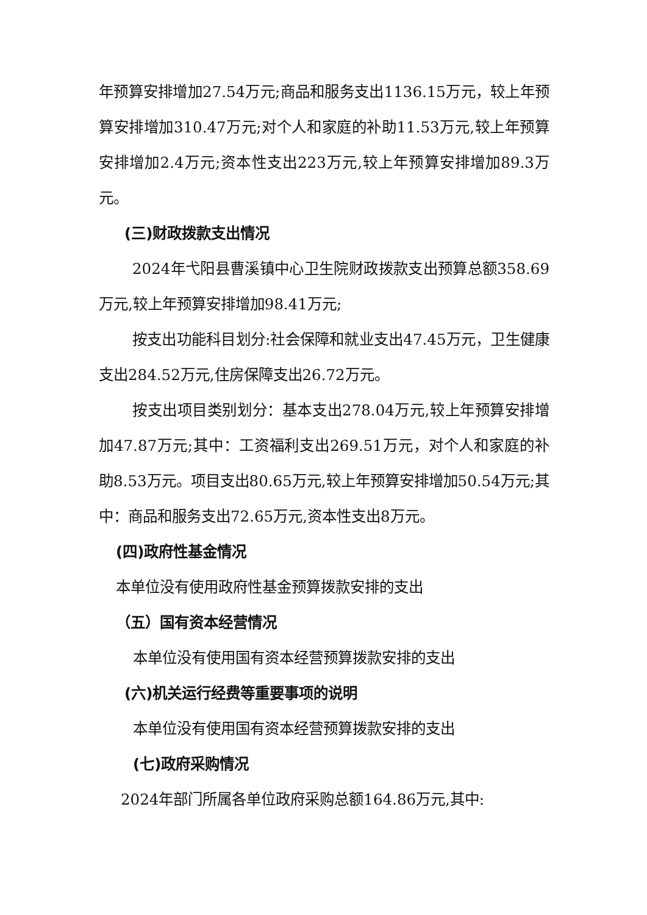年预算安排增加27.54万元;商品和服务支出1136.15万元，较上年预算安排增加310.47万元;对个人和家庭的补助11.53万元,较上年预算安排增加2.4万元;资本性支出223万元,较上年预算安排增加89.3万元。
(三)财政拨款支出情况
2024年弋阳县曹溪镇中心卫生院财政拨款支出预算总额358.69万元,较上年预算安排增加98.41万元;
按支出功能科目划分:社会保障和就业支出47.45万元，卫生健康支出284.52万元,住房保障支出26.72万元。
按支出项目类别划分：基本支出278.04万元,较上年预算安排增加47.87万元;其中：工资福利支出269.51万元，对个人和家庭的补助8.53万元。项目支出80.65万元,较上年预算安排增加50.54万元;其中：商品和服务支出72.65万元,资本性支出8万元。
(四)政府性基金情况
本单位没有使用政府性基金预算拨款安排的支出
（五）国有资本经营情况
本单位没有使用国有资本经营预算拨款安排的支出
(六)机关运行经费等重要事项的说明
本单位没有使用国有资本经营预算拨款安排的支出
(七)政府采购情况
2024年部门所属各单位政府采购总额164.86万元,其中: